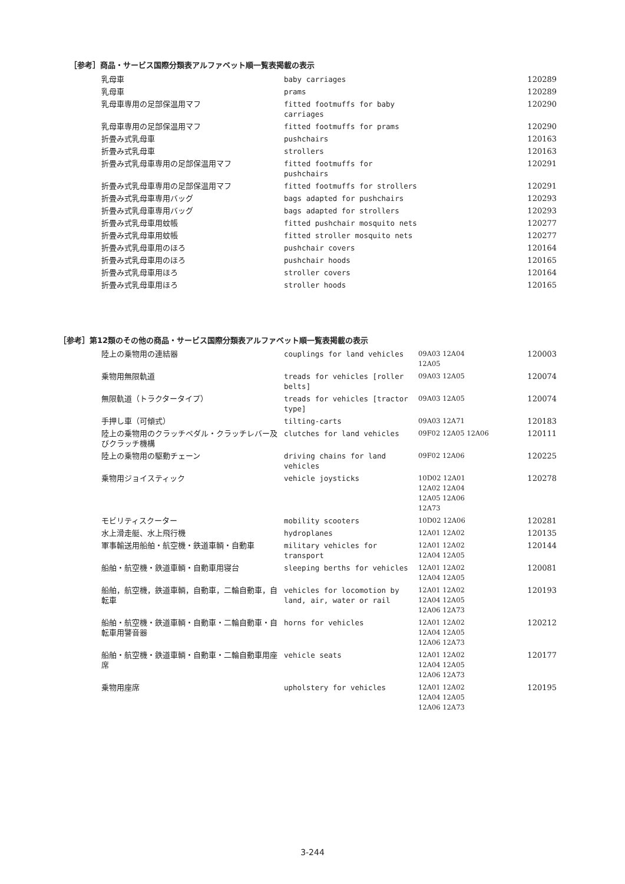［参考］商品・サービス国際分類表アルファベット順一覧表掲載の表示
| 乳母車 | baby carriages | | 120289 |
| 乳母車 | prams | | 120289 |
| 乳母車専用の足部保温用マフ | fitted footmuffs for baby carriages | | 120290 |
| 乳母車専用の足部保温用マフ | fitted footmuffs for prams | | 120290 |
| 折畳み式乳母車 | pushchairs | | 120163 |
| 折畳み式乳母車 | strollers | | 120163 |
| 折畳み式乳母車専用の足部保温用マフ | fitted footmuffs for pushchairs | | 120291 |
| 折畳み式乳母車専用の足部保温用マフ | fitted footmuffs for strollers | | 120291 |
| 折畳み式乳母車専用バッグ | bags adapted for pushchairs | | 120293 |
| 折畳み式乳母車専用バッグ | bags adapted for strollers | | 120293 |
| 折畳み式乳母車用蚊帳 | fitted pushchair mosquito nets | | 120277 |
| 折畳み式乳母車用蚊帳 | fitted stroller mosquito nets | | 120277 |
| 折畳み式乳母車用のほろ | pushchair covers | | 120164 |
| 折畳み式乳母車用のほろ | pushchair hoods | | 120165 |
| 折畳み式乳母車用ほろ | stroller covers | | 120164 |
| 折畳み式乳母車用ほろ | stroller hoods | | 120165 |
［参考］第12類のその他の商品・サービス国際分類表アルファベット順一覧表掲載の表示
| 陸上の乗物用の連結器 | couplings for land vehicles | 09A03 12A04 12A05 | 120003 |
| 乗物用無限軌道 | treads for vehicles [roller belts] | 09A03 12A05 | 120074 |
| 無限軌道（トラクタータイプ） | treads for vehicles [tractor type] | 09A03 12A05 | 120074 |
| 手押し車（可傾式） | tilting-carts | 09A03 12A71 | 120183 |
| 陸上の乗物用のクラッチペダル・クラッチレバー及びクラッチ機構 | clutches for land vehicles | 09F02 12A05 12A06 | 120111 |
| 陸上の乗物用の駆動チェーン | driving chains for land vehicles | 09F02 12A06 | 120225 |
| 乗物用ジョイスティック | vehicle joysticks | 10D02 12A01 12A02 12A04 12A05 12A06 12A73 | 120278 |
| モビリティスクーター | mobility scooters | 10D02 12A06 | 120281 |
| 水上滑走艇、水上飛行機 | hydroplanes | 12A01 12A02 | 120135 |
| 軍事輸送用船舶・航空機・鉄道車輌・自動車 | military vehicles for transport | 12A01 12A02 12A04 12A05 | 120144 |
| 船舶・航空機・鉄道車輌・自動車用寝台 | sleeping berths for vehicles | 12A01 12A02 12A04 12A05 | 120081 |
| 船舶，航空機，鉄道車輌，自動車，二輪自動車，自転車 | vehicles for locomotion by land, air, water or rail | 12A01 12A02 12A04 12A05 12A06 12A73 | 120193 |
| 船舶・航空機・鉄道車輌・自動車・二輪自動車・自転車用警音器 | horns for vehicles | 12A01 12A02 12A04 12A05 12A06 12A73 | 120212 |
| 船舶・航空機・鉄道車輌・自動車・二輪自動車用座席 | vehicle seats | 12A01 12A02 12A04 12A05 12A06 12A73 | 120177 |
| 乗物用座席 | upholstery for vehicles | 12A01 12A02 12A04 12A05 12A06 12A73 | 120195 |
3-244